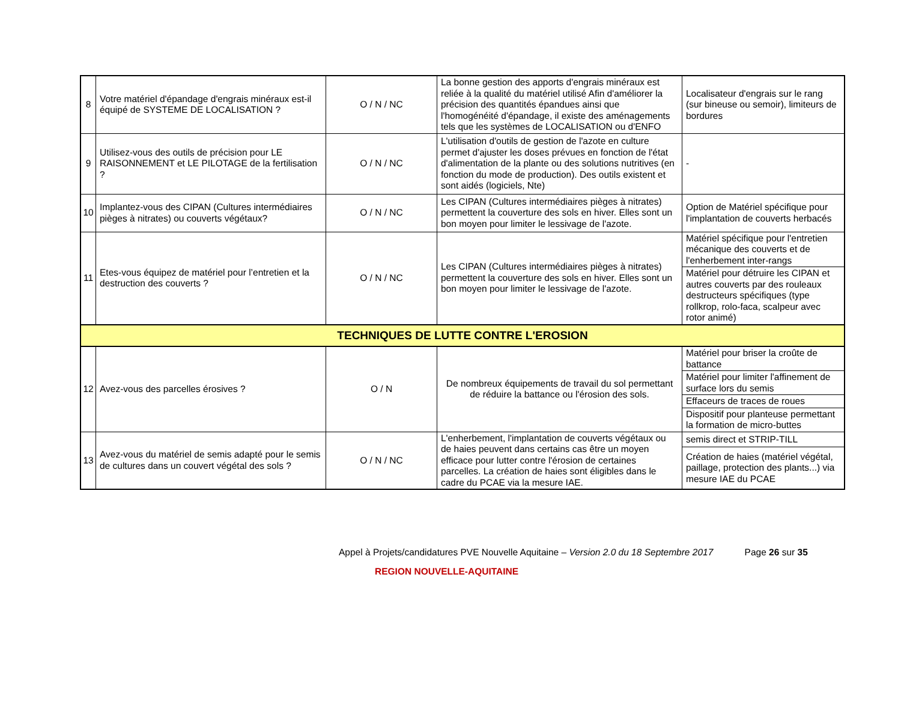| 8 | Votre matériel d'épandage d'engrais minéraux est-il équipé de SYSTEME DE LOCALISATION ? | O / N / NC | La bonne gestion des apports d'engrais minéraux est reliée à la qualité du matériel utilisé Afin d'améliorer la précision des quantités épandues ainsi que l'homogénéité d'épandage, il existe des aménagements tels que les systèmes de LOCALISATION ou d'ENFO | Localisateur d'engrais sur le rang (sur bineuse ou semoir), limiteurs de bordures |
| 9 | Utilisez-vous des outils de précision pour LE RAISONNEMENT et LE PILOTAGE de la fertilisation ? | O / N / NC | L'utilisation d'outils de gestion de l'azote en culture permet d'ajuster les doses prévues en fonction de l'état d'alimentation de la plante ou des solutions nutritives (en fonction du mode de production). Des outils existent et sont aidés (logiciels, Nte) | - |
| 10 | Implantez-vous des CIPAN (Cultures intermédiaires pièges à nitrates) ou couverts végétaux? | O / N / NC | Les CIPAN (Cultures intermédiaires pièges à nitrates) permettent la couverture des sols en hiver. Elles sont un bon moyen pour limiter le lessivage de l'azote. | Option de Matériel spécifique pour l'implantation de couverts herbacés |
| 11 | Etes-vous équipez de matériel pour l’entretien et la destruction des couverts ? | O / N / NC | Les CIPAN (Cultures intermédiaires pièges à nitrates) permettent la couverture des sols en hiver. Elles sont un bon moyen pour limiter le lessivage de l'azote. | Matériel spécifique pour l'entretien mécanique des couverts et de l'enherbement inter-rangs |
| | | | | Matériel pour détruire les CIPAN et autres couverts par des rouleaux destructeurs spécifiques (type rollkrop, rolo-faca, scalpeur avec rotor animé) |
| TECHNIQUES DE LUTTE CONTRE L'EROSION | | | | |
| 12 | Avez-vous des parcelles érosives ? | O / N | De nombreux équipements de travail du sol permettant de réduire la battance ou l'érosion des sols. | Matériel pour briser la croûte de battance |
| | | | | Matériel pour limiter l'affinement de surface lors du semis |
| | | | | Effaceurs de traces de roues |
| | | | | Dispositif pour planteuse permettant la formation de micro-buttes |
| 13 | Avez-vous du matériel de semis adapté pour le semis de cultures dans un couvert végétal des sols ? | O / N / NC | L'enherbement, l'implantation de couverts végétaux ou de haies peuvent dans certains cas être un moyen efficace pour lutter contre l'érosion de certaines parcelles. La création de haies sont éligibles dans le cadre du PCAE via la mesure IAE. | semis direct et STRIP-TILL |
| | | | | Création de haies (matériel végétal, paillage, protection des plants...) via mesure IAE du PCAE |
Appel à Projets/candidatures PVE Nouvelle Aquitaine – Version 2.0 du 18 Septembre 2017 Page 26 sur 35
REGION NOUVELLE-AQUITAINE